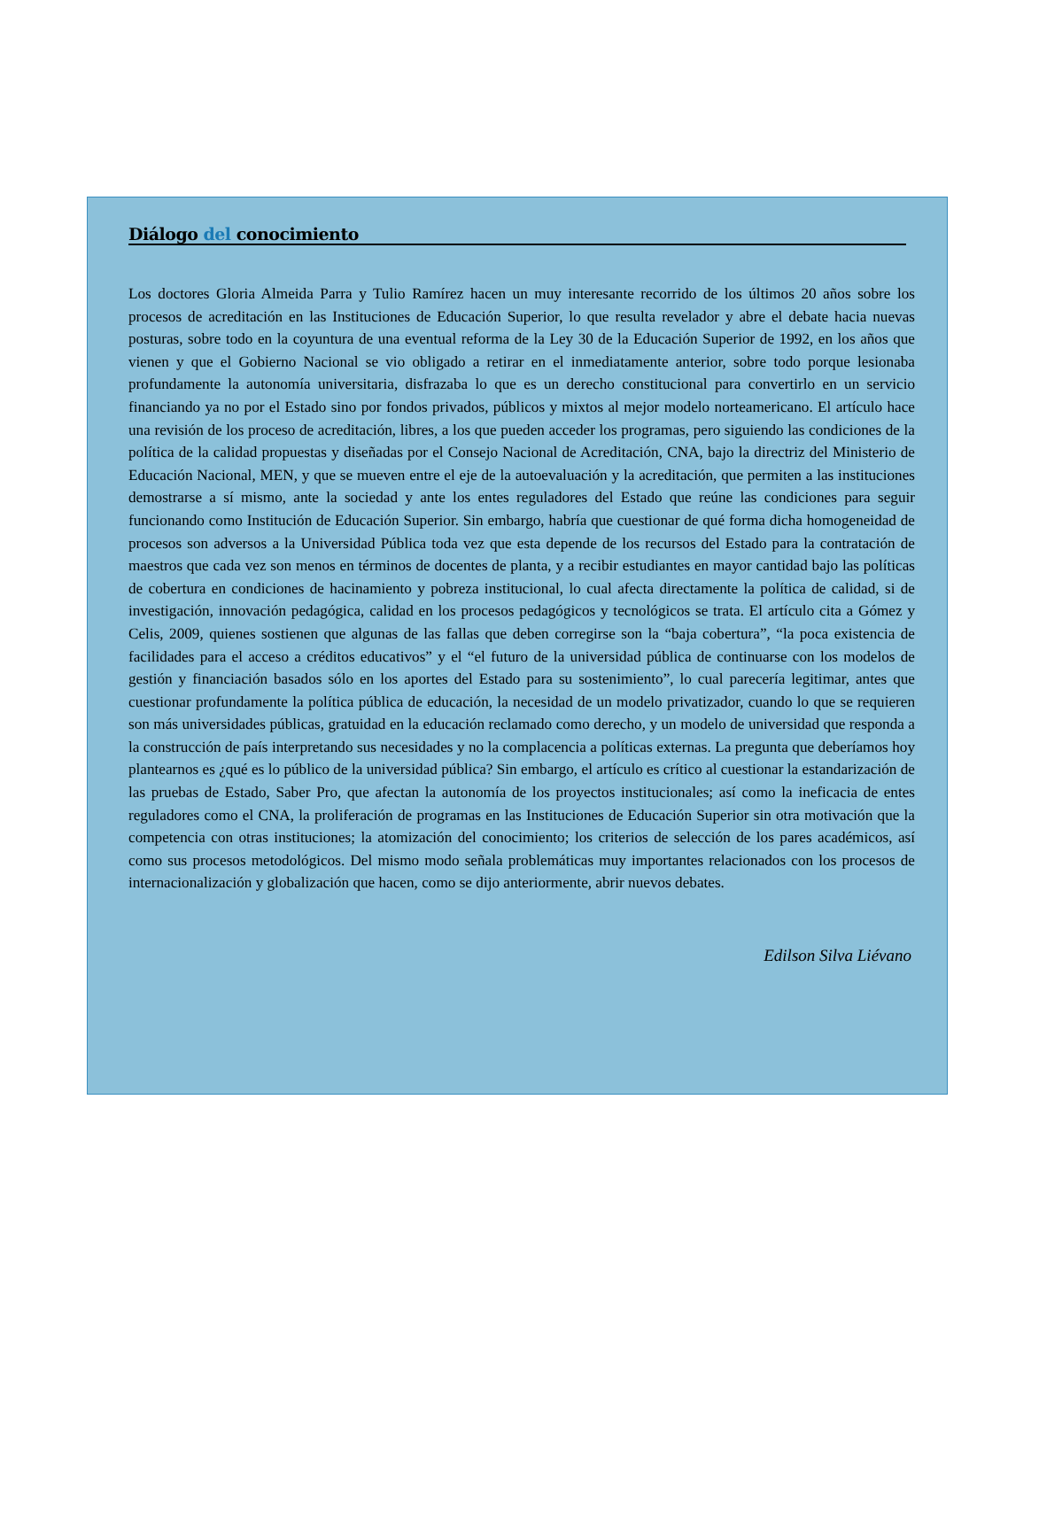Diálogo del conocimiento
Los doctores Gloria Almeida Parra y Tulio Ramírez hacen un muy interesante recorrido de los últimos 20 años sobre los procesos de acreditación en las Instituciones de Educación Superior, lo que resulta revelador y abre el debate hacia nuevas posturas, sobre todo en la coyuntura de una eventual reforma de la Ley 30 de la Educación Superior de 1992, en los años que vienen y que el Gobierno Nacional se vio obligado a retirar en el inmediatamente anterior, sobre todo porque lesionaba profundamente la autonomía universitaria, disfrazaba lo que es un derecho constitucional para convertirlo en un servicio financiando ya no por el Estado sino por fondos privados, públicos y mixtos al mejor modelo norteamericano. El artículo hace una revisión de los proceso de acreditación, libres, a los que pueden acceder los programas, pero siguiendo las condiciones de la política de la calidad propuestas y diseñadas por el Consejo Nacional de Acreditación, CNA, bajo la directriz del Ministerio de Educación Nacional, MEN, y que se mueven entre el eje de la autoevaluación y la acreditación, que permiten a las instituciones demostrarse a sí mismo, ante la sociedad y ante los entes reguladores del Estado que reúne las condiciones para seguir funcionando como Institución de Educación Superior. Sin embargo, habría que cuestionar de qué forma dicha homogeneidad de procesos son adversos a la Universidad Pública toda vez que esta depende de los recursos del Estado para la contratación de maestros que cada vez son menos en términos de docentes de planta, y a recibir estudiantes en mayor cantidad bajo las políticas de cobertura en condiciones de hacinamiento y pobreza institucional, lo cual afecta directamente la política de calidad, si de investigación, innovación pedagógica, calidad en los procesos pedagógicos y tecnológicos se trata. El artículo cita a Gómez y Celis, 2009, quienes sostienen que algunas de las fallas que deben corregirse son la “baja cobertura”, “la poca existencia de facilidades para el acceso a créditos educativos” y el “el futuro de la universidad pública de continuarse con los modelos de gestión y financiación basados sólo en los aportes del Estado para su sostenimiento”, lo cual parecería legitimar, antes que cuestionar profundamente la política pública de educación, la necesidad de un modelo privatizador, cuando lo que se requieren son más universidades públicas, gratuidad en la educación reclamado como derecho, y un modelo de universidad que responda a la construcción de país interpretando sus necesidades y no la complacencia a políticas externas. La pregunta que deberíamos hoy plantearnos es ¿qué es lo público de la universidad pública? Sin embargo, el artículo es crítico al cuestionar la estandarización de las pruebas de Estado, Saber Pro, que afectan la autonomía de los proyectos institucionales; así como la ineficacia de entes reguladores como el CNA, la proliferación de programas en las Instituciones de Educación Superior sin otra motivación que la competencia con otras instituciones; la atomización del conocimiento; los criterios de selección de los pares académicos, así como sus procesos metodológicos. Del mismo modo señala problemáticas muy importantes relacionados con los procesos de internacionalización y globalización que hacen, como se dijo anteriormente, abrir nuevos debates.
Edilson Silva Liévano